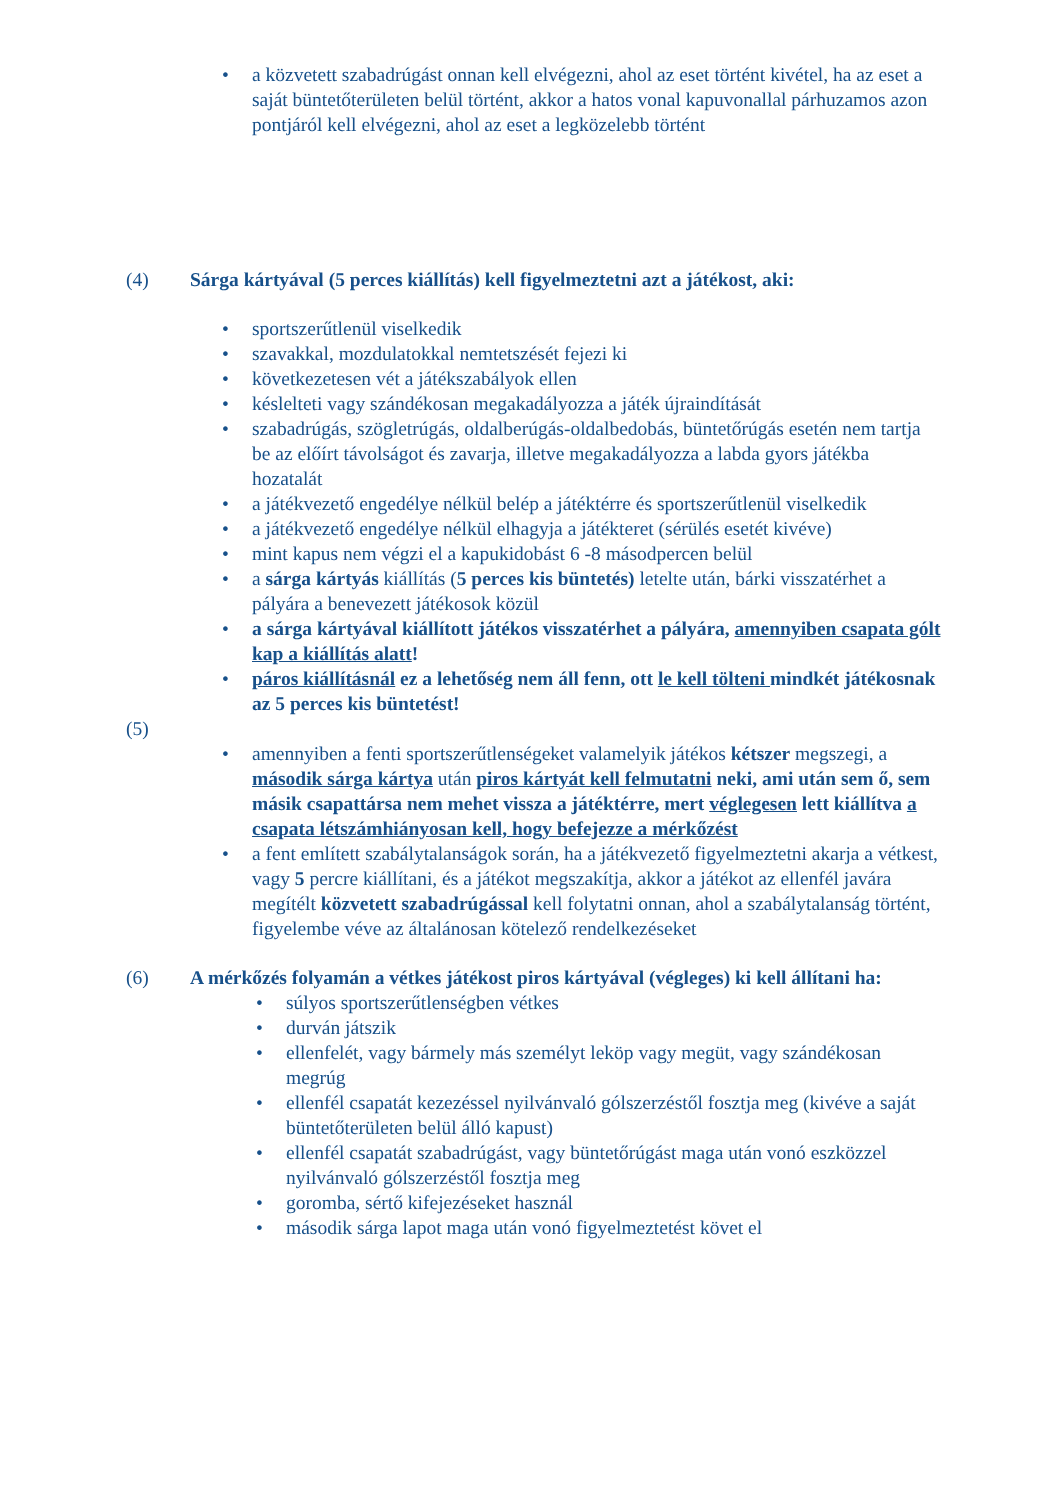• a közvetett szabadrúgást onnan kell elvégezni, ahol az eset történt kivétel, ha az eset a saját büntetőterületen belül történt, akkor a hatos vonal kapuvonallal párhuzamos azon pontjáról kell elvégezni, ahol az eset a legközelebb történt
(4) Sárga kártyával (5 perces kiállítás) kell figyelmeztetni azt a játékost, aki:
• sportszerűtlenül viselkedik
• szavakkal, mozdulatokkal nemtetszését fejezi ki
• következetesen vét a játékszabályok ellen
• késlelteti vagy szándékosan megakadályozza a játék újraindítását
• szabadrúgás, szögletrúgás, oldalberúgás-oldalbedobás, büntetőrúgás esetén nem tartja be az előírt távolságot és zavarja, illetve megakadályozza a labda gyors játékba hozatalát
• a játékvezető engedélye nélkül belép a játéktérre és sportszerűtlenül viselkedik
• a játékvezető engedélye nélkül elhagyja a játékteret (sérülés esetét kivéve)
• mint kapus nem végzi el a kapukidobást 6 -8 másodpercen belül
• a sárga kártyás kiállítás (5 perces kis büntetés) letelte után, bárki visszatérhet a pályára a benevezett játékosok közül
• a sárga kártyával kiállított játékos visszatérhet a pályára, amennyiben csapata gólt kap a kiállítás alatt!
• páros kiállításnál ez a lehetőség nem áll fenn, ott le kell tölteni mindkét játékosnak az 5 perces kis büntetést!
(5)
• amennyiben a fenti sportszerűtlenségeket valamelyik játékos kétszer megszegi, a második sárga kártya után piros kártyát kell felmutatni neki, ami után sem ő, sem másik csapattársa nem mehet vissza a játéktérre, mert véglegesen lett kiállítva a csapata létszámhiányosan kell, hogy befejezze a mérkőzést
• a fent említett szabálytalanságok során, ha a játékvezető figyelmeztetni akarja a vétkest, vagy 5 percre kiállítani, és a játékot megszakítja, akkor a játékot az ellenfél javára megítélt közvetett szabadrúgással kell folytatni onnan, ahol a szabálytalanság történt, figyelembe véve az általánosan kötelező rendelkezéseket
(6) A mérkőzés folyamán a vétkes játékost piros kártyával (végleges) ki kell állítani ha:
• súlyos sportszerűtlenségben vétkes
• durván játszik
• ellenfelét, vagy bármely más személyt leköp vagy megüt, vagy szándékosan megrúg
• ellenfél csapatát kezezéssel nyilvánvaló gólszerzéstől fosztja meg (kivéve a saját büntetőterületen belül álló kapust)
• ellenfél csapatát szabadrúgást, vagy büntetőrúgást maga után vonó eszközzel nyilvánvaló gólszerzéstől fosztja meg
• goromba, sértő kifejezéseket használ
• második sárga lapot maga után vonó figyelmeztetést követ el